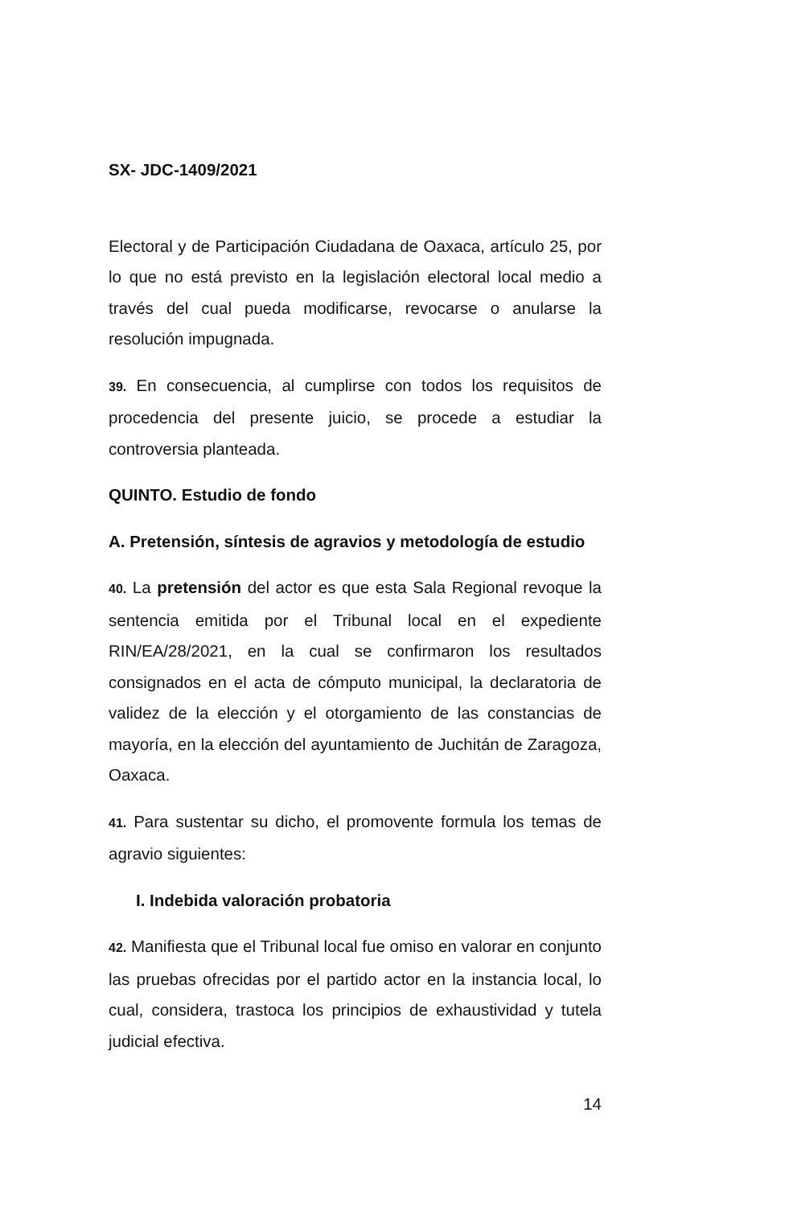SX- JDC-1409/2021
Electoral y de Participación Ciudadana de Oaxaca, artículo 25, por lo que no está previsto en la legislación electoral local medio a través del cual pueda modificarse, revocarse o anularse la resolución impugnada.
39. En consecuencia, al cumplirse con todos los requisitos de procedencia del presente juicio, se procede a estudiar la controversia planteada.
QUINTO. Estudio de fondo
A. Pretensión, síntesis de agravios y metodología de estudio
40. La pretensión del actor es que esta Sala Regional revoque la sentencia emitida por el Tribunal local en el expediente RIN/EA/28/2021, en la cual se confirmaron los resultados consignados en el acta de cómputo municipal, la declaratoria de validez de la elección y el otorgamiento de las constancias de mayoría, en la elección del ayuntamiento de Juchitán de Zaragoza, Oaxaca.
41. Para sustentar su dicho, el promovente formula los temas de agravio siguientes:
I. Indebida valoración probatoria
42. Manifiesta que el Tribunal local fue omiso en valorar en conjunto las pruebas ofrecidas por el partido actor en la instancia local, lo cual, considera, trastoca los principios de exhaustividad y tutela judicial efectiva.
14